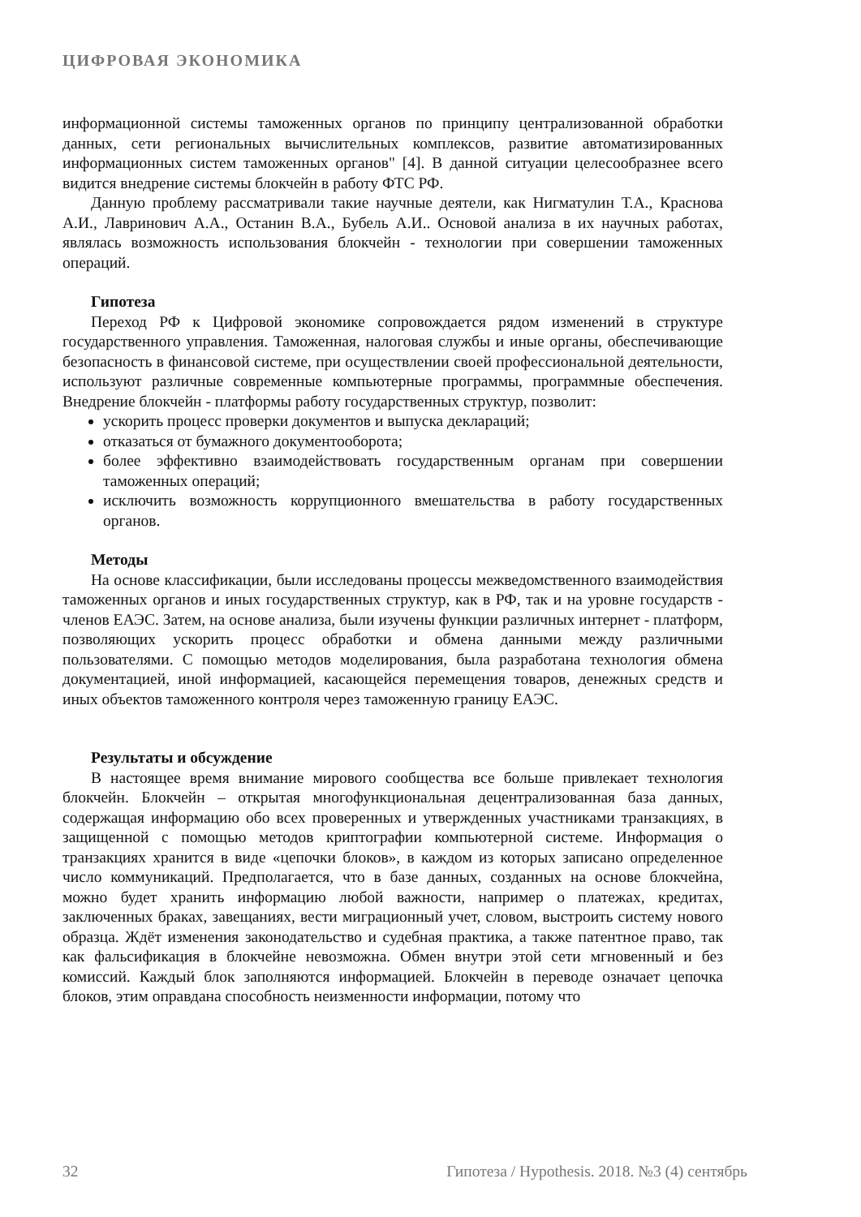ЦИФРОВАЯ ЭКОНОМИКА
информационной системы таможенных органов по принципу централизованной обработки данных, сети региональных вычислительных комплексов, развитие автоматизированных информационных систем таможенных органов" [4]. В данной ситуации целесообразнее всего видится внедрение системы блокчейн в работу ФТС РФ.
Данную проблему рассматривали такие научные деятели, как Нигматулин Т.А., Краснова А.И., Лавринович А.А., Останин В.А., Бубель А.И.. Основой анализа в их научных работах, являлась возможность использования блокчейн - технологии при совершении таможенных операций.
Гипотеза
Переход РФ к Цифровой экономике сопровождается рядом изменений в структуре государственного управления. Таможенная, налоговая службы и иные органы, обеспечивающие безопасность в финансовой системе, при осуществлении своей профессиональной деятельности, используют различные современные компьютерные программы, программные обеспечения. Внедрение блокчейн - платформы работу государственных структур, позволит:
ускорить процесс проверки документов и выпуска деклараций;
отказаться от бумажного документооборота;
более эффективно взаимодействовать государственным органам при совершении таможенных операций;
исключить возможность коррупционного вмешательства в работу государственных органов.
Методы
На основе классификации, были исследованы процессы межведомственного взаимодействия таможенных органов и иных государственных структур, как в РФ, так и на уровне государств - членов ЕАЭС. Затем, на основе анализа, были изучены функции различных интернет - платформ, позволяющих ускорить процесс обработки и обмена данными между различными пользователями. С помощью методов моделирования, была разработана технология обмена документацией, иной информацией, касающейся перемещения товаров, денежных средств и иных объектов таможенного контроля через таможенную границу ЕАЭС.
Результаты и обсуждение
В настоящее время внимание мирового сообщества все больше привлекает технология блокчейн. Блокчейн – открытая многофункциональная децентрализованная база данных, содержащая информацию обо всех проверенных и утвержденных участниками транзакциях, в защищенной с помощью методов криптографии компьютерной системе. Информация о транзакциях хранится в виде «цепочки блоков», в каждом из которых записано определенное число коммуникаций. Предполагается, что в базе данных, созданных на основе блокчейна, можно будет хранить информацию любой важности, например о платежах, кредитах, заключенных браках, завещаниях, вести миграционный учет, словом, выстроить систему нового образца. Ждёт изменения законодательство и судебная практика, а также патентное право, так как фальсификация в блокчейне невозможна. Обмен внутри этой сети мгновенный и без комиссий. Каждый блок заполняются информацией. Блокчейн в переводе означает цепочка блоков, этим оправдана способность неизменности информации, потому что
32 Гипотеза / Hypothesis. 2018. №3 (4) сентябрь